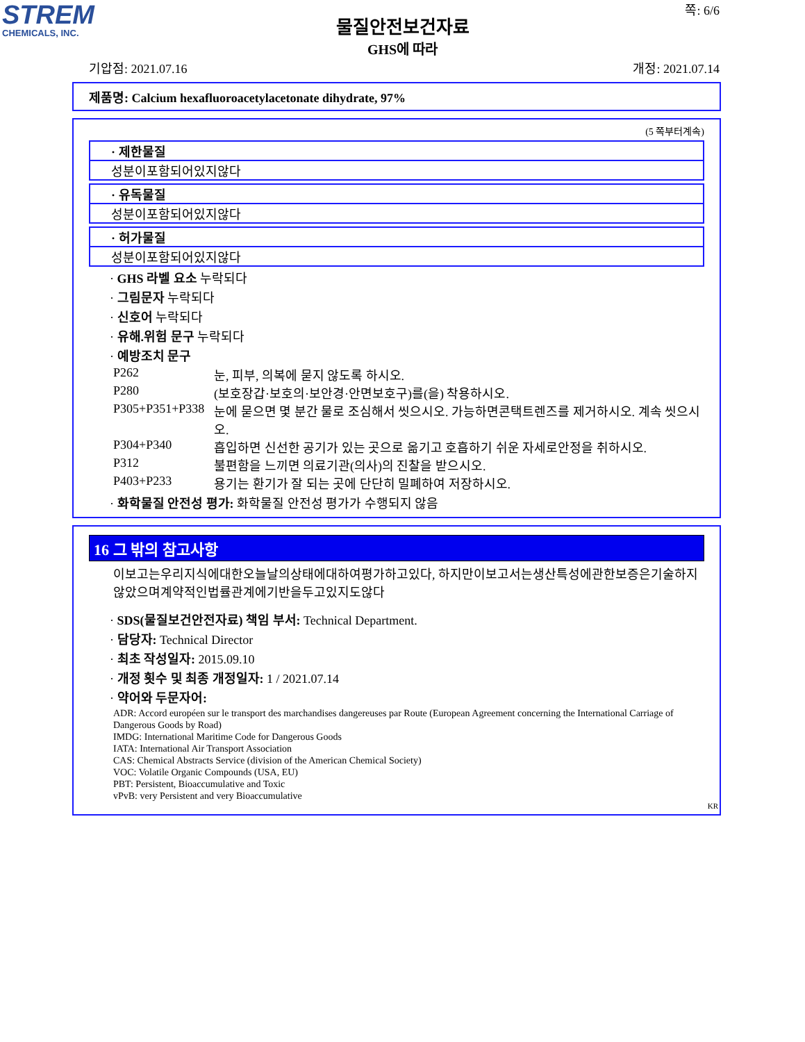STREM
CHEMICALS, INC.
쪽: 6/6
물질안전보건자료
GHS에 따라
기압점: 2021.07.16 개정: 2021.07.14
제품명: Calcium hexafluoroacetylacetonate dihydrate, 97%
(5 쪽부터계속)
· 제한물질
성분이포함되어있지않다
· 유독물질
성분이포함되어있지않다
· 허가물질
성분이포함되어있지않다
· GHS 라벨 요소 누락되다
· 그림문자 누락되다
· 신호어 누락되다
· 유해.위험 문구 누락되다
· 예방조치 문구
| P262 | 눈, 피부, 의복에 묻지 않도록 하시오. |
| P280 | (보호장갑·보호의·보안경·안면보호구)를(을) 착용하시오. |
| P305+P351+P338 | 눈에 묻으면 몇 분간 물로 조심해서 씻으시오. 가능하면콘택트렌즈를 제거하시오. 계속 씻으시오. |
| P304+P340 | 흡입하면 신선한 공기가 있는 곳으로 옮기고 호흡하기 쉬운 자세로안정을 취하시오. |
| P312 | 불편함을 느끼면 의료기관(의사)의 진찰을 받으시오. |
| P403+P233 | 용기는 환기가 잘 되는 곳에 단단히 밀폐하여 저장하시오. |
· 화학물질 안전성 평가: 화학물질 안전성 평가가 수행되지 않음
16 그 밖의 참고사항
이보고는우리지식에대한오늘날의상태에대하여평가하고있다, 하지만이보고서는생산특성에관한보증은기술하지않았으며계약적인법률관계에기반을두고있지도않다
· SDS(물질보건안전자료) 책임 부서: Technical Department.
· 담당자: Technical Director
· 최초 작성일자: 2015.09.10
· 개정 횟수 및 최종 개정일자: 1 / 2021.07.14
· 약어와 두문자어:
ADR: Accord européen sur le transport des marchandises dangereuses par Route (European Agreement concerning the International Carriage of Dangerous Goods by Road)
IMDG: International Maritime Code for Dangerous Goods
IATA: International Air Transport Association
CAS: Chemical Abstracts Service (division of the American Chemical Society)
VOC: Volatile Organic Compounds (USA, EU)
PBT: Persistent, Bioaccumulative and Toxic
vPvB: very Persistent and very Bioaccumulative
KR